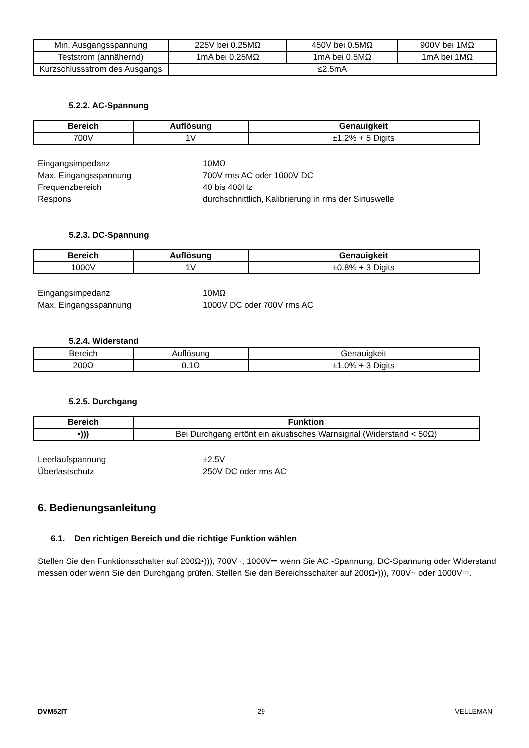| Min. Ausgangsspannung | 225V bei 0.25MΩ | 450V bei 0.5MΩ | 900V bei 1MΩ |
| Teststrom (annähernd) | 1mA bei 0.25MΩ | 1mA bei 0.5MΩ | 1mA bei 1MΩ |
| Kurzschlussstrom des Ausgangs | ≤2.5mA | | |
5.2.2. AC-Spannung
| Bereich | Auflösung | Genauigkeit |
| --- | --- | --- |
| 700V | 1V | ±1.2% + 5 Digits |
Eingangsimpedanz 10MΩ Max. Eingangsspannung 700V rms AC oder 1000V DC Frequenzbereich 40 bis 400Hz Respons durchschnittlich, Kalibrierung in rms der Sinuswelle
5.2.3. DC-Spannung
| Bereich | Auflösung | Genauigkeit |
| --- | --- | --- |
| 1000V | 1V | ±0.8% + 3 Digits |
Eingangsimpedanz 10MΩ Max. Eingangsspannung 1000V DC oder 700V rms AC
5.2.4. Widerstand
| Bereich | Auflösung | Genauigkeit |
| 200Ω | 0.1Ω | ±1.0% + 3 Digits |
5.2.5. Durchgang
| Bereich | Funktion |
| --- | --- |
| •))) | Bei Durchgang ertönt ein akustisches Warnsignal (Widerstand < 50Ω) |
Leerlaufspannung ±2.5V Überlastschutz 250V DC oder rms AC
6. Bedienungsanleitung
6.1. Den richtigen Bereich und die richtige Funktion wählen
Stellen Sie den Funktionsschalter auf 200Ω•))), 700V~, 1000V⎓ wenn Sie AC -Spannung, DC-Spannung oder Widerstand messen oder wenn Sie den Durchgang prüfen. Stellen Sie den Bereichsschalter auf 200Ω•))), 700V~ oder 1000V⎓.
DVM52IT 29 VELLEMAN